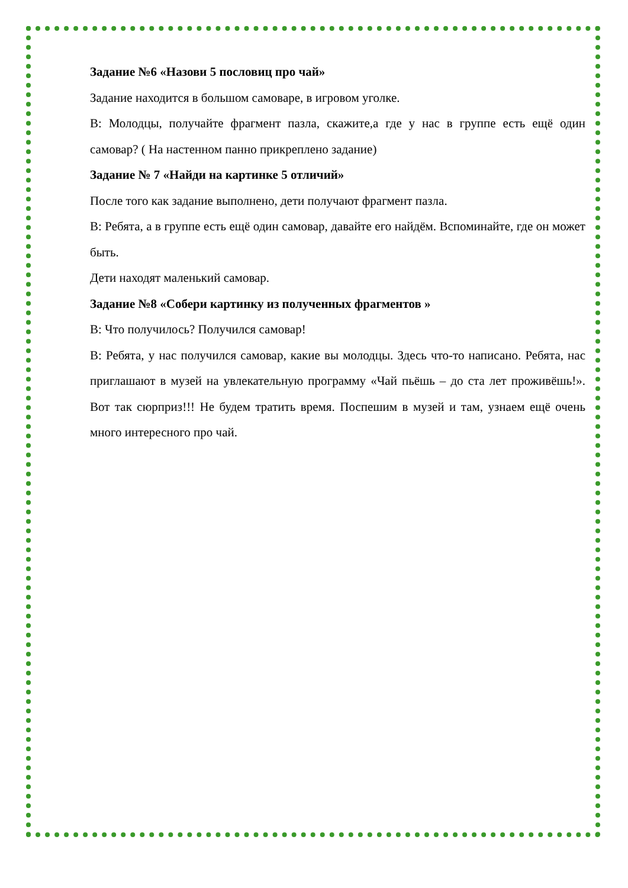Задание №6 «Назови 5 пословиц про чай»
Задание находится в большом самоваре, в игровом уголке.
В: Молодцы, получайте фрагмент пазла, скажите,а где у нас в группе есть ещё один самовар? ( На настенном панно прикреплено задание)
Задание № 7 «Найди на картинке 5 отличий»
После того как задание выполнено, дети получают фрагмент пазла.
В: Ребята, а в группе есть ещё один самовар, давайте его найдём. Вспоминайте, где он может быть.
Дети находят маленький самовар.
Задание №8 «Собери картинку из полученных фрагментов »
В: Что получилось? Получился самовар!
В: Ребята, у нас получился самовар, какие вы молодцы. Здесь что-то написано. Ребята, нас приглашают в музей на увлекательную программу «Чай пьёшь – до ста лет проживёшь!». Вот так сюрприз!!! Не будем тратить время. Поспешим в музей и там, узнаем ещё очень много интересного про чай.